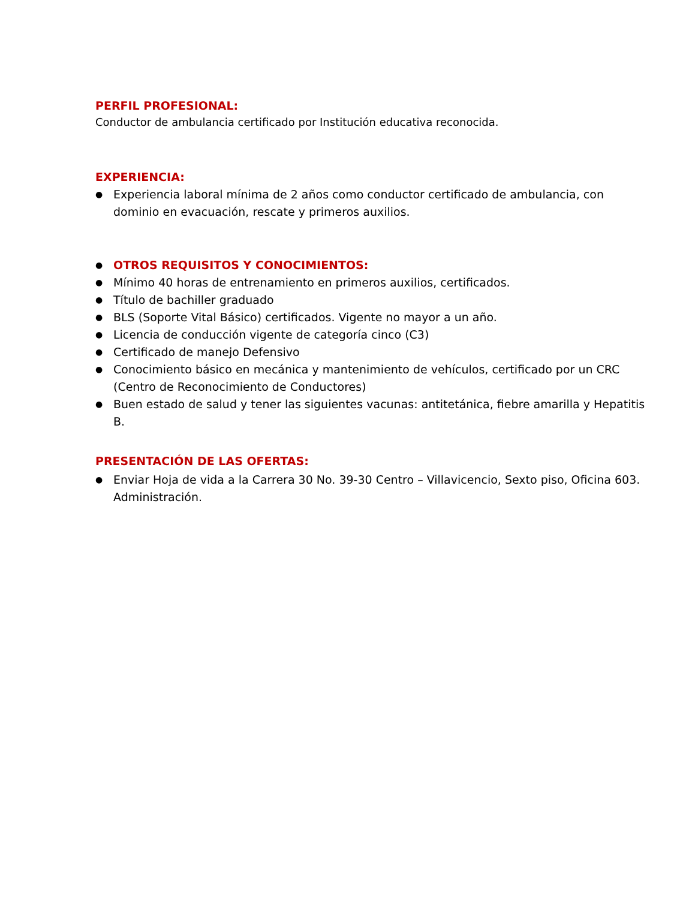PERFIL PROFESIONAL:
Conductor de ambulancia certificado por Institución educativa reconocida.
EXPERIENCIA:
● Experiencia laboral mínima de 2 años como conductor certificado de ambulancia, con dominio en evacuación, rescate y primeros auxilios.
●
OTROS REQUISITOS Y CONOCIMIENTOS:
● Mínimo 40 horas de entrenamiento en primeros auxilios, certificados.
● Título de bachiller graduado
● BLS (Soporte Vital Básico) certificados. Vigente no mayor a un año.
● Licencia de conducción vigente de categoría cinco (C3)
● Certificado de manejo Defensivo
● Conocimiento básico en mecánica y mantenimiento de vehículos, certificado por un CRC (Centro de Reconocimiento de Conductores)
● Buen estado de salud y tener las siguientes vacunas: antitetánica, fiebre amarilla y Hepatitis B.
PRESENTACIÓN DE LAS OFERTAS:
● Enviar Hoja de vida a la Carrera 30 No. 39-30 Centro – Villavicencio, Sexto piso, Oficina 603. Administración.